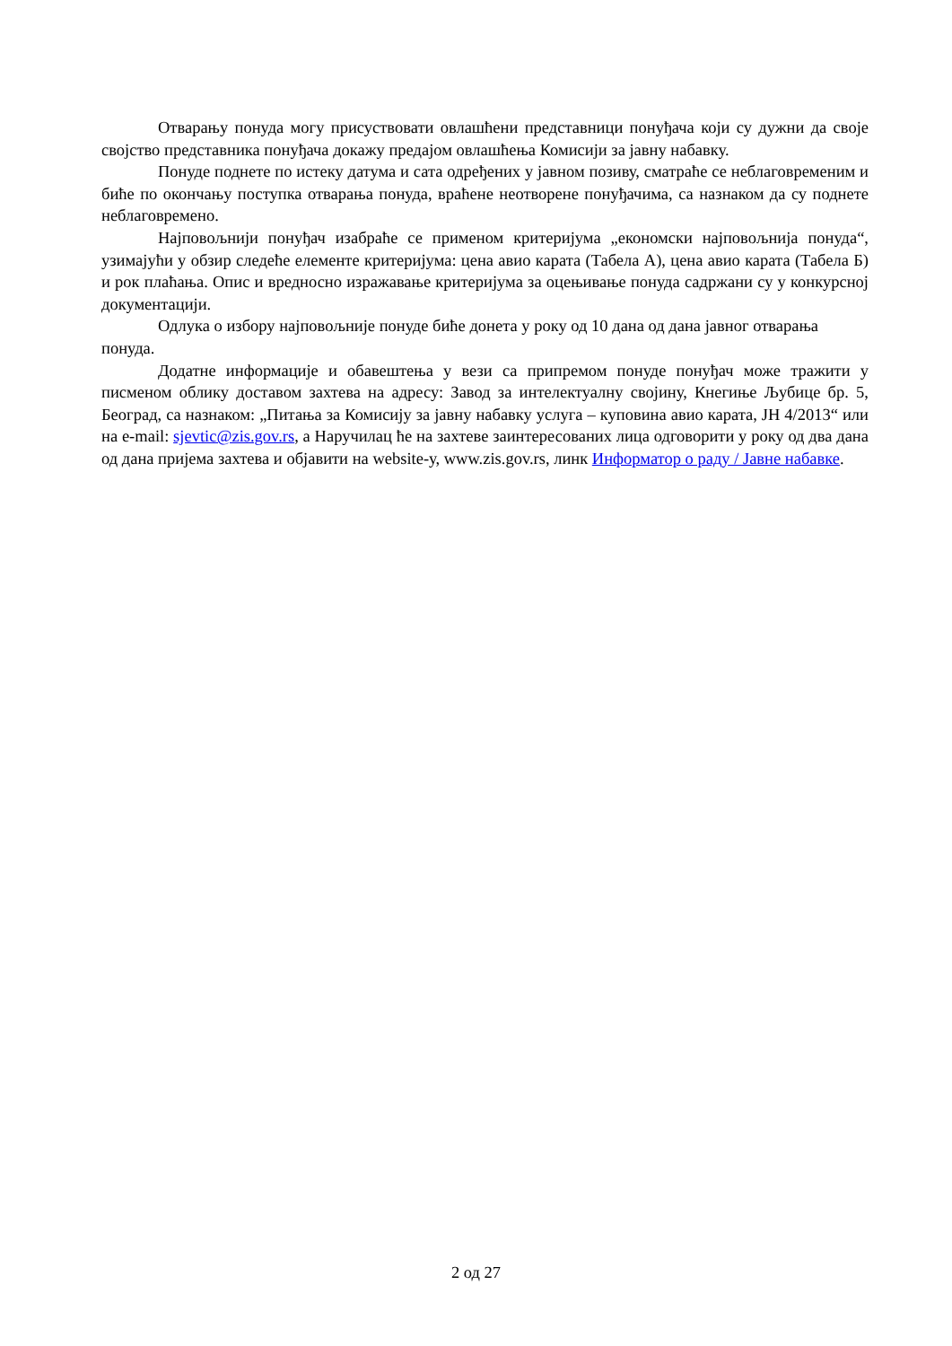Отварању понуда могу присуствовати овлашћени представници понуђача који су дужни да своје својство представника понуђача докажу предајом овлашћења Комисији за јавну набавку.
Понуде поднете по истеку датума и сата одређених у јавном позиву, сматраће се неблаговременим и биће по окончању поступка отварања понуда, враћене неотворене понуђачима, са назнаком да су поднете неблаговремено.
Најповољнији понуђач изабраће се применом критеријума „економски најповољнија понуда“, узимајући у обзир следеће елементе критеријума: цена авио карата (Табела А), цена авио карата (Табела Б) и рок плаћања. Опис и вредносно изражавање критеријума за оцењивање понуда садржани су у конкурсној документацији.
Одлука о избору најповољније понуде биће донета у року од 10 дана од дана јавног отварања понуда.
Додатне информације и обавештења у вези са припремом понуде понуђач може тражити у писменом облику доставом захтева на адресу: Завод за интелектуалну својину, Кнегиње Љубице бр. 5, Београд, са назнаком: „Питања за Комисију за јавну набавку услуга – куповина авио карата, ЈН 4/2013“ или на e-mail: sjevtic@zis.gov.rs, а Наручилац ће на захтеве заинтересованих лица одговорити у року од два дана од дана пријема захтева и објавити на website-у, www.zis.gov.rs, линк Информатор о раду / Јавне набавке.
2 од 27